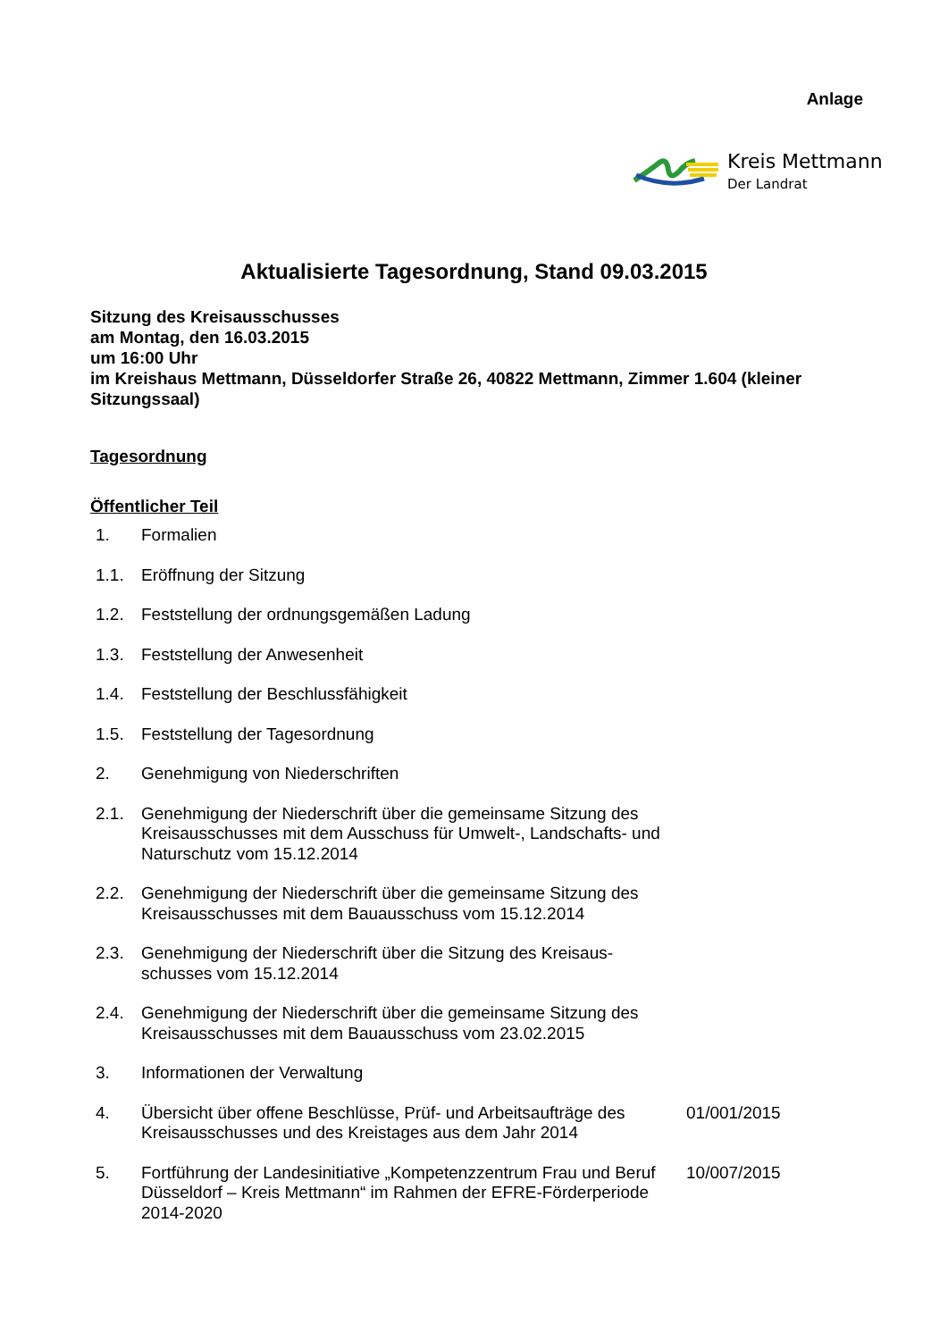Anlage
Kreis Mettmann
Der Landrat
Aktualisierte Tagesordnung, Stand 09.03.2015
Sitzung des Kreisausschusses
am Montag, den 16.03.2015
um 16:00 Uhr
im Kreishaus Mettmann, Düsseldorfer Straße 26, 40822 Mettmann, Zimmer 1.604 (kleiner Sitzungssaal)
Tagesordnung
Öffentlicher Teil
1. Formalien
1.1. Eröffnung der Sitzung
1.2. Feststellung der ordnungsgemäßen Ladung
1.3. Feststellung der Anwesenheit
1.4. Feststellung der Beschlussfähigkeit
1.5. Feststellung der Tagesordnung
2. Genehmigung von Niederschriften
2.1. Genehmigung der Niederschrift über die gemeinsame Sitzung des Kreisausschusses mit dem Ausschuss für Umwelt-, Landschafts- und Naturschutz vom 15.12.2014
2.2. Genehmigung der Niederschrift über die gemeinsame Sitzung des Kreisausschusses mit dem Bauausschuss vom 15.12.2014
2.3. Genehmigung der Niederschrift über die Sitzung des Kreisaus-schusses vom 15.12.2014
2.4. Genehmigung der Niederschrift über die gemeinsame Sitzung des Kreisausschusses mit dem Bauausschuss vom 23.02.2015
3. Informationen der Verwaltung
4. Übersicht über offene Beschlüsse, Prüf- und Arbeitsaufträge des Kreisausschusses und des Kreistages aus dem Jahr 2014
01/001/2015
5. Fortführung der Landesinitiative „Kompetenzzentrum Frau und Beruf Düsseldorf – Kreis Mettmann“ im Rahmen der EFRE-Förderperiode 2014-2020
10/007/2015